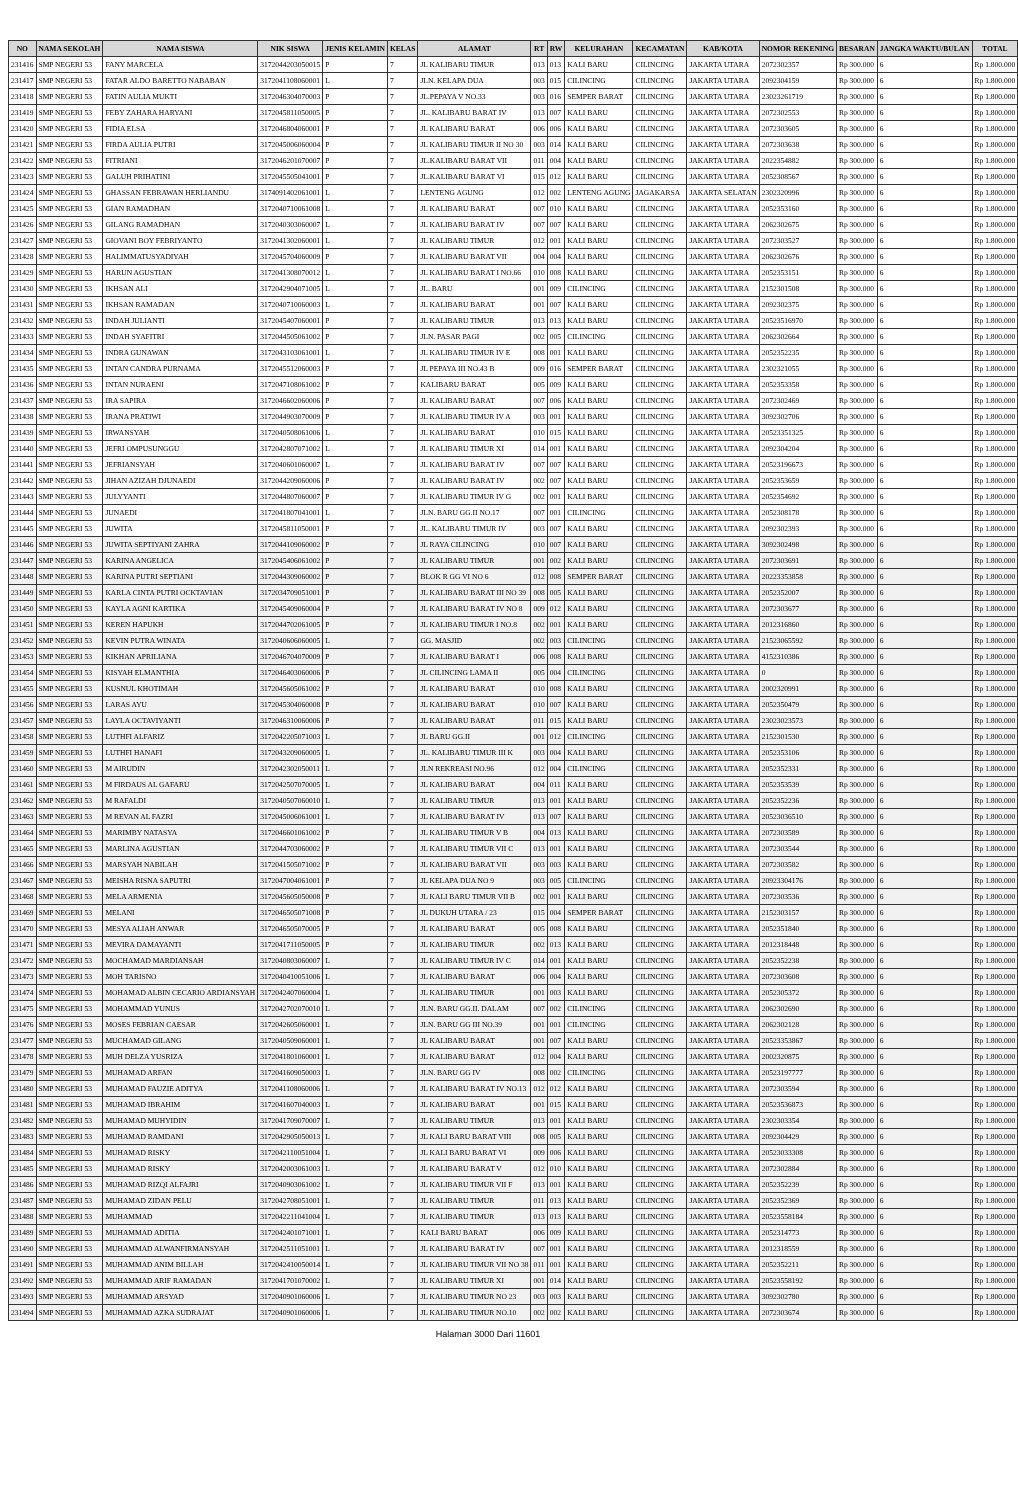| NO | NAMA SEKOLAH | NAMA SISWA | NIK SISWA | JENIS KELAMIN | KELAS | ALAMAT | RT | RW | KELURAHAN | KECAMATAN | KAB/KOTA | NOMOR REKENING | BESARAN | JANGKA WAKTU/BULAN | TOTAL |
| --- | --- | --- | --- | --- | --- | --- | --- | --- | --- | --- | --- | --- | --- | --- | --- |
| 231416 | SMP NEGERI 53 | FANY MARCELA | 3172044203050015 | P | 7 | JL KALIBARU TIMUR | 013 | 013 | KALI BARU | CILINCING | JAKARTA UTARA | 2072302357 | Rp 300.000 | 6 | Rp 1.800.000 |
| 231417 | SMP NEGERI 53 | FATAR ALDO BARETTO NABABAN | 3172041108060001 | L | 7 | JLN. KELAPA DUA | 003 | 015 | CILINCING | CILINCING | JAKARTA UTARA | 2092304159 | Rp 300.000 | 6 | Rp 1.800.000 |
| 231418 | SMP NEGERI 53 | FATIN AULIA MUKTI | 3172046304070003 | P | 7 | JL.PEPAYA V NO.33 | 003 | 016 | SEMPER BARAT | CILINCING | JAKARTA UTARA | 23023261719 | Rp 300.000 | 6 | Rp 1.800.000 |
| 231419 | SMP NEGERI 53 | FEBY ZAHARA HARYANI | 3172045811050005 | P | 7 | JL. KALIBARU BARAT IV | 013 | 007 | KALI BARU | CILINCING | JAKARTA UTARA | 2072302553 | Rp 300.000 | 6 | Rp 1.800.000 |
| 231420 | SMP NEGERI 53 | FIDIA ELSA | 3172046804060001 | P | 7 | JL KALIBARU BARAT | 006 | 006 | KALI BARU | CILINCING | JAKARTA UTARA | 2072303605 | Rp 300.000 | 6 | Rp 1.800.000 |
| 231421 | SMP NEGERI 53 | FIRDA AULIA PUTRI | 3172045006060004 | P | 7 | JL KALIBARU TIMUR II NO 30 | 003 | 014 | KALI BARU | CILINCING | JAKARTA UTARA | 2072303638 | Rp 300.000 | 6 | Rp 1.800.000 |
| 231422 | SMP NEGERI 53 | FITRIANI | 3172046201070007 | P | 7 | JL.KALIBARU BARAT VII | 011 | 004 | KALI BARU | CILINCING | JAKARTA UTARA | 2022354882 | Rp 300.000 | 6 | Rp 1.800.000 |
| 231423 | SMP NEGERI 53 | GALUH PRIHATINI | 3172045505041001 | P | 7 | JL.KALIBARU BARAT VI | 015 | 012 | KALI BARU | CILINCING | JAKARTA UTARA | 2052308567 | Rp 300.000 | 6 | Rp 1.800.000 |
| 231424 | SMP NEGERI 53 | GHASSAN FEBRAWAN HERLIANDU | 3174091402061001 | L | 7 | LENTENG AGUNG | 012 | 002 | LENTENG AGUNG | JAGAKARSA | JAKARTA SELATAN | 2302320996 | Rp 300.000 | 6 | Rp 1.800.000 |
| 231425 | SMP NEGERI 53 | GIAN RAMADHAN | 3172040710061008 | L | 7 | JL KALIBARU BARAT | 007 | 010 | KALI BARU | CILINCING | JAKARTA UTARA | 2052353160 | Rp 300.000 | 6 | Rp 1.800.000 |
| 231426 | SMP NEGERI 53 | GILANG RAMADHAN | 3172040303060007 | L | 7 | JL KALIBARU BARAT IV | 007 | 007 | KALI BARU | CILINCING | JAKARTA UTARA | 2062302675 | Rp 300.000 | 6 | Rp 1.800.000 |
| 231427 | SMP NEGERI 53 | GIOVANI BOY FEBRIYANTO | 3172041302060001 | L | 7 | JL KALIBARU TIMUR | 012 | 001 | KALI BARU | CILINCING | JAKARTA UTARA | 2072303527 | Rp 300.000 | 6 | Rp 1.800.000 |
| 231428 | SMP NEGERI 53 | HALIMMATUSYADIYAH | 3172045704060009 | P | 7 | JL KALIBARU BARAT VII | 004 | 004 | KALI BARU | CILINCING | JAKARTA UTARA | 2062302676 | Rp 300.000 | 6 | Rp 1.800.000 |
| 231429 | SMP NEGERI 53 | HARUN AGUSTIAN | 3172041308070012 | L | 7 | JL KALIBARU BARAT I NO.66 | 010 | 008 | KALI BARU | CILINCING | JAKARTA UTARA | 2052353151 | Rp 300.000 | 6 | Rp 1.800.000 |
| 231430 | SMP NEGERI 53 | IKHSAN ALI | 3172042904071005 | L | 7 | JL. BARU | 001 | 009 | CILINCING | CILINCING | JAKARTA UTARA | 2152301508 | Rp 300.000 | 6 | Rp 1.800.000 |
| 231431 | SMP NEGERI 53 | IKHSAN RAMADAN | 3172040710060003 | L | 7 | JL KALIBARU BARAT | 001 | 007 | KALI BARU | CILINCING | JAKARTA UTARA | 2092302375 | Rp 300.000 | 6 | Rp 1.800.000 |
| 231432 | SMP NEGERI 53 | INDAH JULIANTI | 3172045407060001 | P | 7 | JL KALIBARU TIMUR | 013 | 013 | KALI BARU | CILINCING | JAKARTA UTARA | 20523516970 | Rp 300.000 | 6 | Rp 1.800.000 |
| 231433 | SMP NEGERI 53 | INDAH SYAFITRI | 3172044505061002 | P | 7 | JLN. PASAR PAGI | 002 | 005 | CILINCING | CILINCING | JAKARTA UTARA | 2062302664 | Rp 300.000 | 6 | Rp 1.800.000 |
| 231434 | SMP NEGERI 53 | INDRA GUNAWAN | 3172043103061001 | L | 7 | JL KALIBARU TIMUR IV E | 008 | 001 | KALI BARU | CILINCING | JAKARTA UTARA | 2052352235 | Rp 300.000 | 6 | Rp 1.800.000 |
| 231435 | SMP NEGERI 53 | INTAN CANDRA PURNAMA | 3172045512060003 | P | 7 | JL PEPAYA III NO.43 B | 009 | 016 | SEMPER BARAT | CILINCING | JAKARTA UTARA | 2302321055 | Rp 300.000 | 6 | Rp 1.800.000 |
| 231436 | SMP NEGERI 53 | INTAN NURAENI | 3172047108061002 | P | 7 | KALIBARU BARAT | 005 | 009 | KALI BARU | CILINCING | JAKARTA UTARA | 2052353358 | Rp 300.000 | 6 | Rp 1.800.000 |
| 231437 | SMP NEGERI 53 | IRA SAPIRA | 3172046602060006 | P | 7 | JL KALIBARU BARAT | 007 | 006 | KALI BARU | CILINCING | JAKARTA UTARA | 2072302469 | Rp 300.000 | 6 | Rp 1.800.000 |
| 231438 | SMP NEGERI 53 | IRANA PRATIWI | 3172044903070009 | P | 7 | JL KALIBARU TIMUR IV A | 003 | 001 | KALI BARU | CILINCING | JAKARTA UTARA | 3092302706 | Rp 300.000 | 6 | Rp 1.800.000 |
| 231439 | SMP NEGERI 53 | IRWANSYAH | 3172040508061006 | L | 7 | JL KALIBARU BARAT | 010 | 015 | KALI BARU | CILINCING | JAKARTA UTARA | 20523351325 | Rp 300.000 | 6 | Rp 1.800.000 |
| 231440 | SMP NEGERI 53 | JEFRI OMPUSUNGGU | 3172042807071002 | L | 7 | JL KALIBARU TIMUR XI | 014 | 001 | KALI BARU | CILINCING | JAKARTA UTARA | 2092304204 | Rp 300.000 | 6 | Rp 1.800.000 |
| 231441 | SMP NEGERI 53 | JEFRIANSYAH | 3172040601060007 | L | 7 | JL KALIBARU BARAT IV | 007 | 007 | KALI BARU | CILINCING | JAKARTA UTARA | 20523196673 | Rp 300.000 | 6 | Rp 1.800.000 |
| 231442 | SMP NEGERI 53 | JIHAN AZIZAH DJUNAEDI | 3172044209060006 | P | 7 | JL KALIBARU BARAT IV | 002 | 007 | KALI BARU | CILINCING | JAKARTA UTARA | 2052353659 | Rp 300.000 | 6 | Rp 1.800.000 |
| 231443 | SMP NEGERI 53 | JULYYANTI | 3172044807060007 | P | 7 | JL KALIBARU TIMUR IV G | 002 | 001 | KALI BARU | CILINCING | JAKARTA UTARA | 2052354692 | Rp 300.000 | 6 | Rp 1.800.000 |
| 231444 | SMP NEGERI 53 | JUNAEDI | 3172041807041001 | L | 7 | JLN. BARU GG.II NO.17 | 007 | 001 | CILINCING | CILINCING | JAKARTA UTARA | 2052308178 | Rp 300.000 | 6 | Rp 1.800.000 |
| 231445 | SMP NEGERI 53 | JUWITA | 3172045811050001 | P | 7 | JL. KALIBARU TIMUR IV | 003 | 007 | KALI BARU | CILINCING | JAKARTA UTARA | 2092302393 | Rp 300.000 | 6 | Rp 1.800.000 |
| 231446 | SMP NEGERI 53 | JUWITA SEPTIYANI ZAHRA | 3172044109060002 | P | 7 | JL RAYA CILINCING | 010 | 007 | KALI BARU | CILINCING | JAKARTA UTARA | 3092302498 | Rp 300.000 | 6 | Rp 1.800.000 |
| 231447 | SMP NEGERI 53 | KARINA ANGELICA | 3172045406061002 | P | 7 | JL KALIBARU TIMUR | 001 | 002 | KALI BARU | CILINCING | JAKARTA UTARA | 2072303691 | Rp 300.000 | 6 | Rp 1.800.000 |
| 231448 | SMP NEGERI 53 | KARINA PUTRI SEPTIANI | 3172044309060002 | P | 7 | BLOK R GG VI NO 6 | 012 | 008 | SEMPER BARAT | CILINCING | JAKARTA UTARA | 20223353858 | Rp 300.000 | 6 | Rp 1.800.000 |
| 231449 | SMP NEGERI 53 | KARLA CINTA PUTRI OCKTAVIAN | 3172034709051001 | P | 7 | JL KALIBARU BARAT III NO 39 | 008 | 005 | KALI BARU | CILINCING | JAKARTA UTARA | 2052352007 | Rp 300.000 | 6 | Rp 1.800.000 |
| 231450 | SMP NEGERI 53 | KAYLA AGNI KARTIKA | 3172045409060004 | P | 7 | JL KALIBARU BARAT IV NO 8 | 009 | 012 | KALI BARU | CILINCING | JAKARTA UTARA | 2072303677 | Rp 300.000 | 6 | Rp 1.800.000 |
| 231451 | SMP NEGERI 53 | KEREN HAPUKH | 3172044702061005 | P | 7 | JL KALIBARU TIMUR I NO.8 | 002 | 001 | KALI BARU | CILINCING | JAKARTA UTARA | 2012316860 | Rp 300.000 | 6 | Rp 1.800.000 |
| 231452 | SMP NEGERI 53 | KEVIN PUTRA WINATA | 3172040606060005 | L | 7 | GG. MASJID | 002 | 003 | CILINCING | CILINCING | JAKARTA UTARA | 21523065592 | Rp 300.000 | 6 | Rp 1.800.000 |
| 231453 | SMP NEGERI 53 | KIKHAN APRILIANA | 3172046704070009 | P | 7 | JL KALIBARU BARAT I | 006 | 008 | KALI BARU | CILINCING | JAKARTA UTARA | 4152310386 | Rp 300.000 | 6 | Rp 1.800.000 |
| 231454 | SMP NEGERI 53 | KISYAH ELMANTHIA | 3172046403060006 | P | 7 | JL CILINCING LAMA II | 005 | 004 | CILINCING | CILINCING | JAKARTA UTARA | 0 | Rp 300.000 | 6 | Rp 1.800.000 |
| 231455 | SMP NEGERI 53 | KUSNUL KHOTIMAH | 3172045605061002 | P | 7 | JL KALIBARU BARAT | 010 | 008 | KALI BARU | CILINCING | JAKARTA UTARA | 2002320991 | Rp 300.000 | 6 | Rp 1.800.000 |
| 231456 | SMP NEGERI 53 | LARAS AYU | 3172045304060008 | P | 7 | JL KALIBARU BARAT | 010 | 007 | KALI BARU | CILINCING | JAKARTA UTARA | 2052350479 | Rp 300.000 | 6 | Rp 1.800.000 |
| 231457 | SMP NEGERI 53 | LAYLA OCTAVIYANTI | 3172046310060006 | P | 7 | JL KALIBARU BARAT | 011 | 015 | KALI BARU | CILINCING | JAKARTA UTARA | 23023023573 | Rp 300.000 | 6 | Rp 1.800.000 |
| 231458 | SMP NEGERI 53 | LUTHFI ALFARIZ | 3172042205071003 | L | 7 | JL BARU GG.II | 001 | 012 | CILINCING | CILINCING | JAKARTA UTARA | 2152301530 | Rp 300.000 | 6 | Rp 1.800.000 |
| 231459 | SMP NEGERI 53 | LUTHFI HANAFI | 3172043209060005 | L | 7 | JL. KALIBARU TIMUR III K | 003 | 004 | KALI BARU | CILINCING | JAKARTA UTARA | 2052353106 | Rp 300.000 | 6 | Rp 1.800.000 |
| 231460 | SMP NEGERI 53 | M AIRUDIN | 3172042302050011 | L | 7 | JLN REKREASI NO.96 | 012 | 004 | CILINCING | CILINCING | JAKARTA UTARA | 2052352331 | Rp 300.000 | 6 | Rp 1.800.000 |
| 231461 | SMP NEGERI 53 | M FIRDAUS AL GAFARU | 3172042507070005 | L | 7 | JL KALIBARU BARAT | 004 | 011 | KALI BARU | CILINCING | JAKARTA UTARA | 2052353539 | Rp 300.000 | 6 | Rp 1.800.000 |
| 231462 | SMP NEGERI 53 | M RAFALDI | 3172040507060010 | L | 7 | JL KALIBARU TIMUR | 013 | 001 | KALI BARU | CILINCING | JAKARTA UTARA | 2052352236 | Rp 300.000 | 6 | Rp 1.800.000 |
| 231463 | SMP NEGERI 53 | M REVAN AL FAZRI | 3172045006061001 | L | 7 | JL KALIBARU BARAT IV | 013 | 007 | KALI BARU | CILINCING | JAKARTA UTARA | 20523036510 | Rp 300.000 | 6 | Rp 1.800.000 |
| 231464 | SMP NEGERI 53 | MARIMBY NATASYA | 3172046601061002 | P | 7 | JL KALIBARU TIMUR V B | 004 | 013 | KALI BARU | CILINCING | JAKARTA UTARA | 2072303589 | Rp 300.000 | 6 | Rp 1.800.000 |
| 231465 | SMP NEGERI 53 | MARLINA AGUSTIAN | 3172044703060002 | P | 7 | JL KALIBARU TIMUR VII C | 013 | 001 | KALI BARU | CILINCING | JAKARTA UTARA | 2072303544 | Rp 300.000 | 6 | Rp 1.800.000 |
| 231466 | SMP NEGERI 53 | MARSYAH NABILAH | 3172041505071002 | P | 7 | JL KALIBARU BARAT VII | 003 | 003 | KALI BARU | CILINCING | JAKARTA UTARA | 2072303582 | Rp 300.000 | 6 | Rp 1.800.000 |
| 231467 | SMP NEGERI 53 | MEISHA RISNA SAPUTRI | 3172047004061001 | P | 7 | JL KELAPA DUA NO 9 | 003 | 005 | CILINCING | CILINCING | JAKARTA UTARA | 20923304176 | Rp 300.000 | 6 | Rp 1.800.000 |
| 231468 | SMP NEGERI 53 | MELA ARMENIA | 3172045605050008 | P | 7 | JL KALI BARU TIMUR VII B | 002 | 001 | KALI BARU | CILINCING | JAKARTA UTARA | 2072303536 | Rp 300.000 | 6 | Rp 1.800.000 |
| 231469 | SMP NEGERI 53 | MELANI | 3172046505071008 | P | 7 | JL DUKUH UTARA / 23 | 015 | 004 | SEMPER BARAT | CILINCING | JAKARTA UTARA | 2152303157 | Rp 300.000 | 6 | Rp 1.800.000 |
| 231470 | SMP NEGERI 53 | MESYA ALIAH ANWAR | 3172046505070005 | P | 7 | JL KALIBARU BARAT | 005 | 008 | KALI BARU | CILINCING | JAKARTA UTARA | 2052351840 | Rp 300.000 | 6 | Rp 1.800.000 |
| 231471 | SMP NEGERI 53 | MEVIRA DAMAYANTI | 3172041711050005 | P | 7 | JL KALIBARU TIMUR | 002 | 013 | KALI BARU | CILINCING | JAKARTA UTARA | 2012318448 | Rp 300.000 | 6 | Rp 1.800.000 |
| 231472 | SMP NEGERI 53 | MOCHAMAD MARDIANSAH | 3172040803060007 | L | 7 | JL KALIBARU TIMUR IV C | 014 | 001 | KALI BARU | CILINCING | JAKARTA UTARA | 2052352238 | Rp 300.000 | 6 | Rp 1.800.000 |
| 231473 | SMP NEGERI 53 | MOH TARISNO | 3172040410051006 | L | 7 | JL KALIBARU BARAT | 006 | 004 | KALI BARU | CILINCING | JAKARTA UTARA | 2072303608 | Rp 300.000 | 6 | Rp 1.800.000 |
| 231474 | SMP NEGERI 53 | MOHAMAD ALBIN CECARIO ARDIANSYAH | 3172042407060004 | L | 7 | JL KALIBARU TIMUR | 001 | 003 | KALI BARU | CILINCING | JAKARTA UTARA | 2052305372 | Rp 300.000 | 6 | Rp 1.800.000 |
| 231475 | SMP NEGERI 53 | MOHAMMAD YUNUS | 3172042702070010 | L | 7 | JLN. BARU GG.II. DALAM | 007 | 002 | CILINCING | CILINCING | JAKARTA UTARA | 2062302690 | Rp 300.000 | 6 | Rp 1.800.000 |
| 231476 | SMP NEGERI 53 | MOSES FEBRIAN CAESAR | 3172042605060001 | L | 7 | JLN. BARU GG III NO.39 | 001 | 001 | CILINCING | CILINCING | JAKARTA UTARA | 2062302128 | Rp 300.000 | 6 | Rp 1.800.000 |
| 231477 | SMP NEGERI 53 | MUCHAMAD GILANG | 3172040509060001 | L | 7 | JL KALIBARU BARAT | 001 | 007 | KALI BARU | CILINCING | JAKARTA UTARA | 20523353867 | Rp 300.000 | 6 | Rp 1.800.000 |
| 231478 | SMP NEGERI 53 | MUH DELZA YUSRIZA | 3172041801060001 | L | 7 | JL KALIBARU BARAT | 012 | 004 | KALI BARU | CILINCING | JAKARTA UTARA | 2002320875 | Rp 300.000 | 6 | Rp 1.800.000 |
| 231479 | SMP NEGERI 53 | MUHAMAD ARFAN | 3172041609050003 | L | 7 | JLN. BARU GG IV | 008 | 002 | CILINCING | CILINCING | JAKARTA UTARA | 20523197777 | Rp 300.000 | 6 | Rp 1.800.000 |
| 231480 | SMP NEGERI 53 | MUHAMAD FAUZIE ADITYA | 3172041108060006 | L | 7 | JL KALIBARU BARAT IV NO.13 | 012 | 012 | KALI BARU | CILINCING | JAKARTA UTARA | 2072303594 | Rp 300.000 | 6 | Rp 1.800.000 |
| 231481 | SMP NEGERI 53 | MUHAMAD IBRAHIM | 3172041607040003 | L | 7 | JL KALIBARU BARAT | 001 | 015 | KALI BARU | CILINCING | JAKARTA UTARA | 20523536873 | Rp 300.000 | 6 | Rp 1.800.000 |
| 231482 | SMP NEGERI 53 | MUHAMAD MUHYIDIN | 3172041709070007 | L | 7 | JL KALIBARU TIMUR | 013 | 001 | KALI BARU | CILINCING | JAKARTA UTARA | 2302303354 | Rp 300.000 | 6 | Rp 1.800.000 |
| 231483 | SMP NEGERI 53 | MUHAMAD RAMDANI | 3172042905050013 | L | 7 | JL KALI BARU BARAT VIII | 008 | 005 | KALI BARU | CILINCING | JAKARTA UTARA | 2092304429 | Rp 300.000 | 6 | Rp 1.800.000 |
| 231484 | SMP NEGERI 53 | MUHAMAD RISKY | 3172042110051004 | L | 7 | JL KALI BARU BARAT VI | 009 | 006 | KALI BARU | CILINCING | JAKARTA UTARA | 20523033308 | Rp 300.000 | 6 | Rp 1.800.000 |
| 231485 | SMP NEGERI 53 | MUHAMAD RISKY | 3172042003061003 | L | 7 | JL KALIBARU BARAT V | 012 | 010 | KALI BARU | CILINCING | JAKARTA UTARA | 2072302884 | Rp 300.000 | 6 | Rp 1.800.000 |
| 231486 | SMP NEGERI 53 | MUHAMAD RIZQI ALFAJRI | 3172040903061002 | L | 7 | JL KALIBARU TIMUR VII F | 013 | 001 | KALI BARU | CILINCING | JAKARTA UTARA | 2052352239 | Rp 300.000 | 6 | Rp 1.800.000 |
| 231487 | SMP NEGERI 53 | MUHAMAD ZIDAN PELU | 3172042708051001 | L | 7 | JL KALIBARU TIMUR | 011 | 013 | KALI BARU | CILINCING | JAKARTA UTARA | 2052352369 | Rp 300.000 | 6 | Rp 1.800.000 |
| 231488 | SMP NEGERI 53 | MUHAMMAD | 3172042211041004 | L | 7 | JL KALIBARU TIMUR | 013 | 013 | KALI BARU | CILINCING | JAKARTA UTARA | 20523558184 | Rp 300.000 | 6 | Rp 1.800.000 |
| 231489 | SMP NEGERI 53 | MUHAMMAD ADITIA | 3172042401071001 | L | 7 | KALI BARU BARAT | 006 | 009 | KALI BARU | CILINCING | JAKARTA UTARA | 2052314773 | Rp 300.000 | 6 | Rp 1.800.000 |
| 231490 | SMP NEGERI 53 | MUHAMMAD ALWANFIRMANSYAH | 3172042511051001 | L | 7 | JL KALIBARU BARAT IV | 007 | 001 | KALI BARU | CILINCING | JAKARTA UTARA | 2012318559 | Rp 300.000 | 6 | Rp 1.800.000 |
| 231491 | SMP NEGERI 53 | MUHAMMAD ANIM BILLAH | 3172042410050014 | L | 7 | JL KALIBARU TIMUR VII NO 38 | 011 | 001 | KALI BARU | CILINCING | JAKARTA UTARA | 2052352211 | Rp 300.000 | 6 | Rp 1.800.000 |
| 231492 | SMP NEGERI 53 | MUHAMMAD ARIF RAMADAN | 3172041701070002 | L | 7 | JL KALIBARU TIMUR XI | 001 | 014 | KALI BARU | CILINCING | JAKARTA UTARA | 20523558192 | Rp 300.000 | 6 | Rp 1.800.000 |
| 231493 | SMP NEGERI 53 | MUHAMMAD ARSYAD | 3172040901060006 | L | 7 | JL KALIBARU TIMUR NO 23 | 003 | 003 | KALI BARU | CILINCING | JAKARTA UTARA | 3092302780 | Rp 300.000 | 6 | Rp 1.800.000 |
| 231494 | SMP NEGERI 53 | MUHAMMAD AZKA SUDRAJAT | 3172040901060006 | L | 7 | JL KALIBARU TIMUR NO.10 | 002 | 002 | KALI BARU | CILINCING | JAKARTA UTARA | 2072303674 | Rp 300.000 | 6 | Rp 1.800.000 |
Halaman 3000 Dari 11601